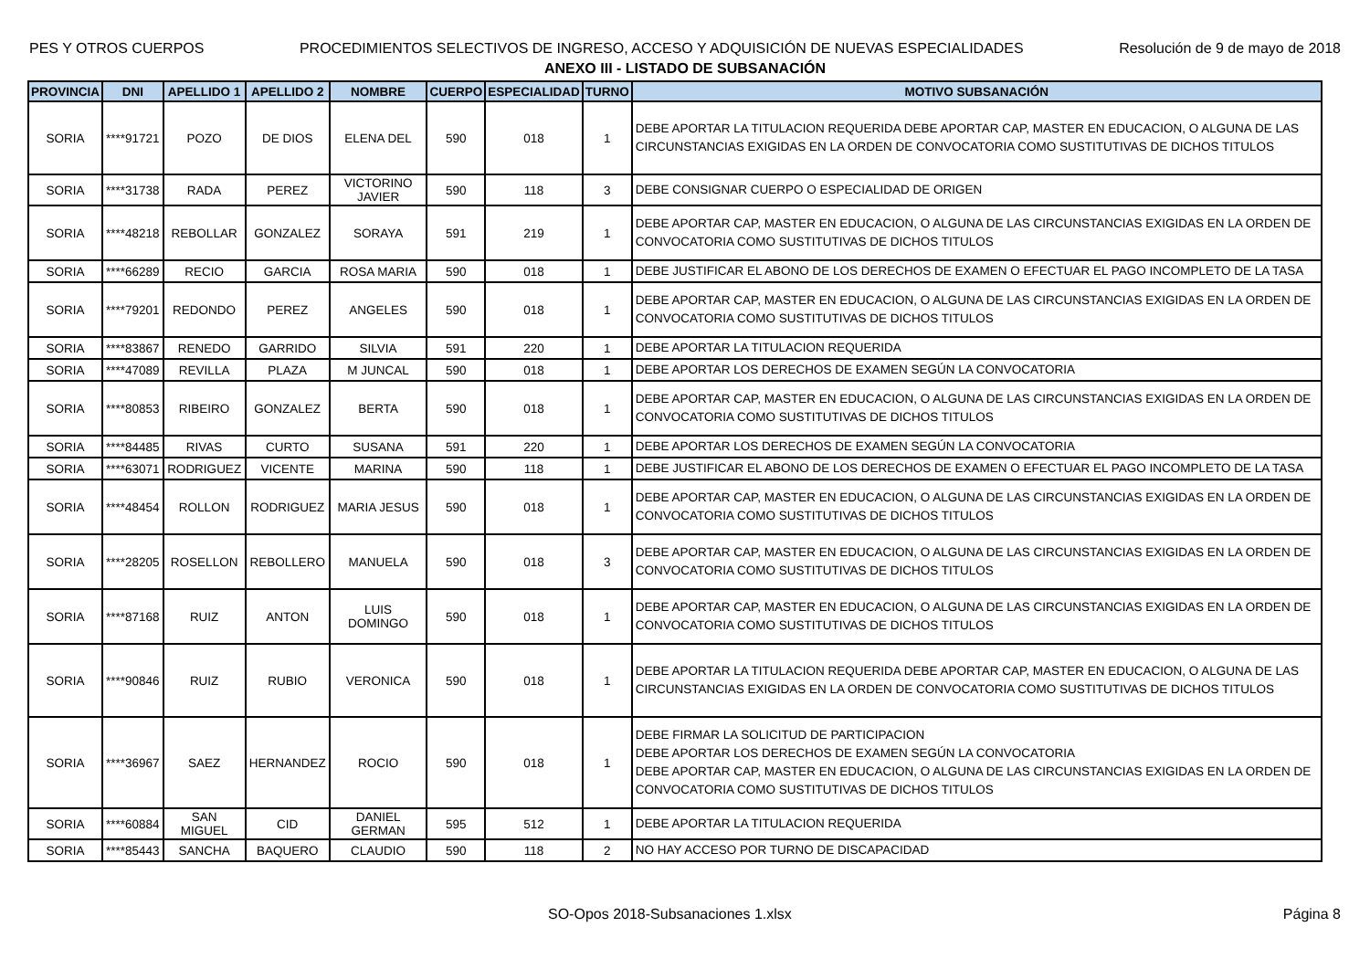PES Y OTROS CUERPOS PROCEDIMIENTOS SELECTIVOS DE INGRESO, ACCESO Y ADQUISICIÓN DE NUEVAS ESPECIALIDADES Resolución de 9 de mayo de 2018
ANEXO III - LISTADO DE SUBSANACIÓN
| PROVINCIA | DNI | APELLIDO 1 | APELLIDO 2 | NOMBRE | CUERPO | ESPECIALIDAD | TURNO | MOTIVO SUBSANACIÓN |
| --- | --- | --- | --- | --- | --- | --- | --- | --- |
| SORIA | ****91721 | POZO | DE DIOS | ELENA DEL | 590 | 018 | 1 | DEBE APORTAR LA TITULACION REQUERIDA DEBE APORTAR CAP, MASTER EN EDUCACION, O ALGUNA DE LAS CIRCUNSTANCIAS EXIGIDAS EN LA ORDEN DE CONVOCATORIA COMO SUSTITUTIVAS DE DICHOS TITULOS |
| SORIA | ****31738 | RADA | PEREZ | VICTORINO JAVIER | 590 | 118 | 3 | DEBE CONSIGNAR CUERPO O ESPECIALIDAD DE ORIGEN |
| SORIA | ****48218 | REBOLLAR | GONZALEZ | SORAYA | 591 | 219 | 1 | DEBE APORTAR CAP, MASTER EN EDUCACION, O ALGUNA DE LAS CIRCUNSTANCIAS EXIGIDAS EN LA ORDEN DE CONVOCATORIA COMO SUSTITUTIVAS DE DICHOS TITULOS |
| SORIA | ****66289 | RECIO | GARCIA | ROSA MARIA | 590 | 018 | 1 | DEBE JUSTIFICAR EL ABONO DE LOS DERECHOS DE EXAMEN O EFECTUAR EL PAGO INCOMPLETO DE LA TASA |
| SORIA | ****79201 | REDONDO | PEREZ | ANGELES | 590 | 018 | 1 | DEBE APORTAR CAP, MASTER EN EDUCACION, O ALGUNA DE LAS CIRCUNSTANCIAS EXIGIDAS EN LA ORDEN DE CONVOCATORIA COMO SUSTITUTIVAS DE DICHOS TITULOS |
| SORIA | ****83867 | RENEDO | GARRIDO | SILVIA | 591 | 220 | 1 | DEBE APORTAR LA TITULACION REQUERIDA |
| SORIA | ****47089 | REVILLA | PLAZA | M JUNCAL | 590 | 018 | 1 | DEBE APORTAR LOS DERECHOS DE EXAMEN SEGÚN LA CONVOCATORIA |
| SORIA | ****80853 | RIBEIRO | GONZALEZ | BERTA | 590 | 018 | 1 | DEBE APORTAR CAP, MASTER EN EDUCACION, O ALGUNA DE LAS CIRCUNSTANCIAS EXIGIDAS EN LA ORDEN DE CONVOCATORIA COMO SUSTITUTIVAS DE DICHOS TITULOS |
| SORIA | ****84485 | RIVAS | CURTO | SUSANA | 591 | 220 | 1 | DEBE APORTAR LOS DERECHOS DE EXAMEN SEGÚN LA CONVOCATORIA |
| SORIA | ****63071 | RODRIGUEZ | VICENTE | MARINA | 590 | 118 | 1 | DEBE JUSTIFICAR EL ABONO DE LOS DERECHOS DE EXAMEN O EFECTUAR EL PAGO INCOMPLETO DE LA TASA |
| SORIA | ****48454 | ROLLON | RODRIGUEZ | MARIA JESUS | 590 | 018 | 1 | DEBE APORTAR CAP, MASTER EN EDUCACION, O ALGUNA DE LAS CIRCUNSTANCIAS EXIGIDAS EN LA ORDEN DE CONVOCATORIA COMO SUSTITUTIVAS DE DICHOS TITULOS |
| SORIA | ****28205 | ROSELLON | REBOLLERO | MANUELA | 590 | 018 | 3 | DEBE APORTAR CAP, MASTER EN EDUCACION, O ALGUNA DE LAS CIRCUNSTANCIAS EXIGIDAS EN LA ORDEN DE CONVOCATORIA COMO SUSTITUTIVAS DE DICHOS TITULOS |
| SORIA | ****87168 | RUIZ | ANTON | LUIS DOMINGO | 590 | 018 | 1 | DEBE APORTAR CAP, MASTER EN EDUCACION, O ALGUNA DE LAS CIRCUNSTANCIAS EXIGIDAS EN LA ORDEN DE CONVOCATORIA COMO SUSTITUTIVAS DE DICHOS TITULOS |
| SORIA | ****90846 | RUIZ | RUBIO | VERONICA | 590 | 018 | 1 | DEBE APORTAR LA TITULACION REQUERIDA DEBE APORTAR CAP, MASTER EN EDUCACION, O ALGUNA DE LAS CIRCUNSTANCIAS EXIGIDAS EN LA ORDEN DE CONVOCATORIA COMO SUSTITUTIVAS DE DICHOS TITULOS |
| SORIA | ****36967 | SAEZ | HERNANDEZ | ROCIO | 590 | 018 | 1 | DEBE FIRMAR LA SOLICITUD DE PARTICIPACION DEBE APORTAR LOS DERECHOS DE EXAMEN SEGÚN LA CONVOCATORIA DEBE APORTAR CAP, MASTER EN EDUCACION, O ALGUNA DE LAS CIRCUNSTANCIAS EXIGIDAS EN LA ORDEN DE CONVOCATORIA COMO SUSTITUTIVAS DE DICHOS TITULOS |
| SORIA | ****60884 | SAN MIGUEL | CID | DANIEL GERMAN | 595 | 512 | 1 | DEBE APORTAR LA TITULACION REQUERIDA |
| SORIA | ****85443 | SANCHA | BAQUERO | CLAUDIO | 590 | 118 | 2 | NO HAY ACCESO POR TURNO DE DISCAPACIDAD |
SO-Opos 2018-Subsanaciones 1.xlsx Página 8